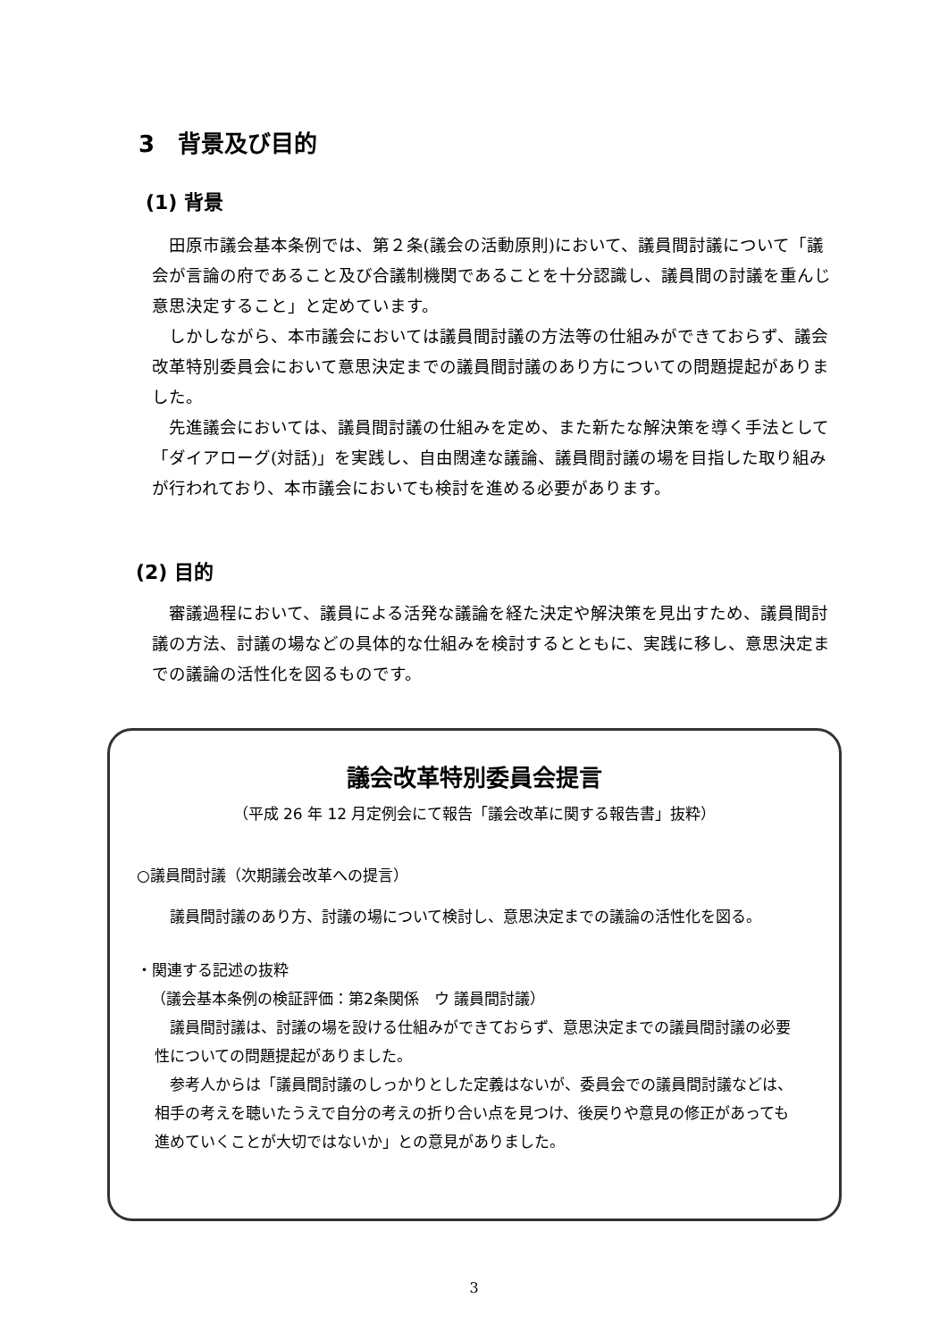3　背景及び目的
(1) 背景
田原市議会基本条例では、第２条(議会の活動原則)において、議員間討議について「議会が言論の府であること及び合議制機関であることを十分認識し、議員間の討議を重んじ意思決定すること」と定めています。
しかしながら、本市議会においては議員間討議の方法等の仕組みができておらず、議会改革特別委員会において意思決定までの議員間討議のあり方についての問題提起がありました。
先進議会においては、議員間討議の仕組みを定め、また新たな解決策を導く手法として「ダイアローグ(対話)」を実践し、自由闊達な議論、議員間討議の場を目指した取り組みが行われており、本市議会においても検討を進める必要があります。
(2) 目的
審議過程において、議員による活発な議論を経た決定や解決策を見出すため、議員間討議の方法、討議の場などの具体的な仕組みを検討するとともに、実践に移し、意思決定までの議論の活性化を図るものです。
議会改革特別委員会提言
（平成 26 年 12 月定例会にて報告「議会改革に関する報告書」抜粋）
○議員間討議（次期議会改革への提言）
議員間討議のあり方、討議の場について検討し、意思決定までの議論の活性化を図る。
・関連する記述の抜粋
（議会基本条例の検証評価：第2条関係　ウ 議員間討議）
議員間討議は、討議の場を設ける仕組みができておらず、意思決定までの議員間討議の必要性についての問題提起がありました。
参考人からは「議員間討議のしっかりとした定義はないが、委員会での議員間討議などは、相手の考えを聴いたうえで自分の考えの折り合い点を見つけ、後戻りや意見の修正があっても進めていくことが大切ではないか」との意見がありました。
3